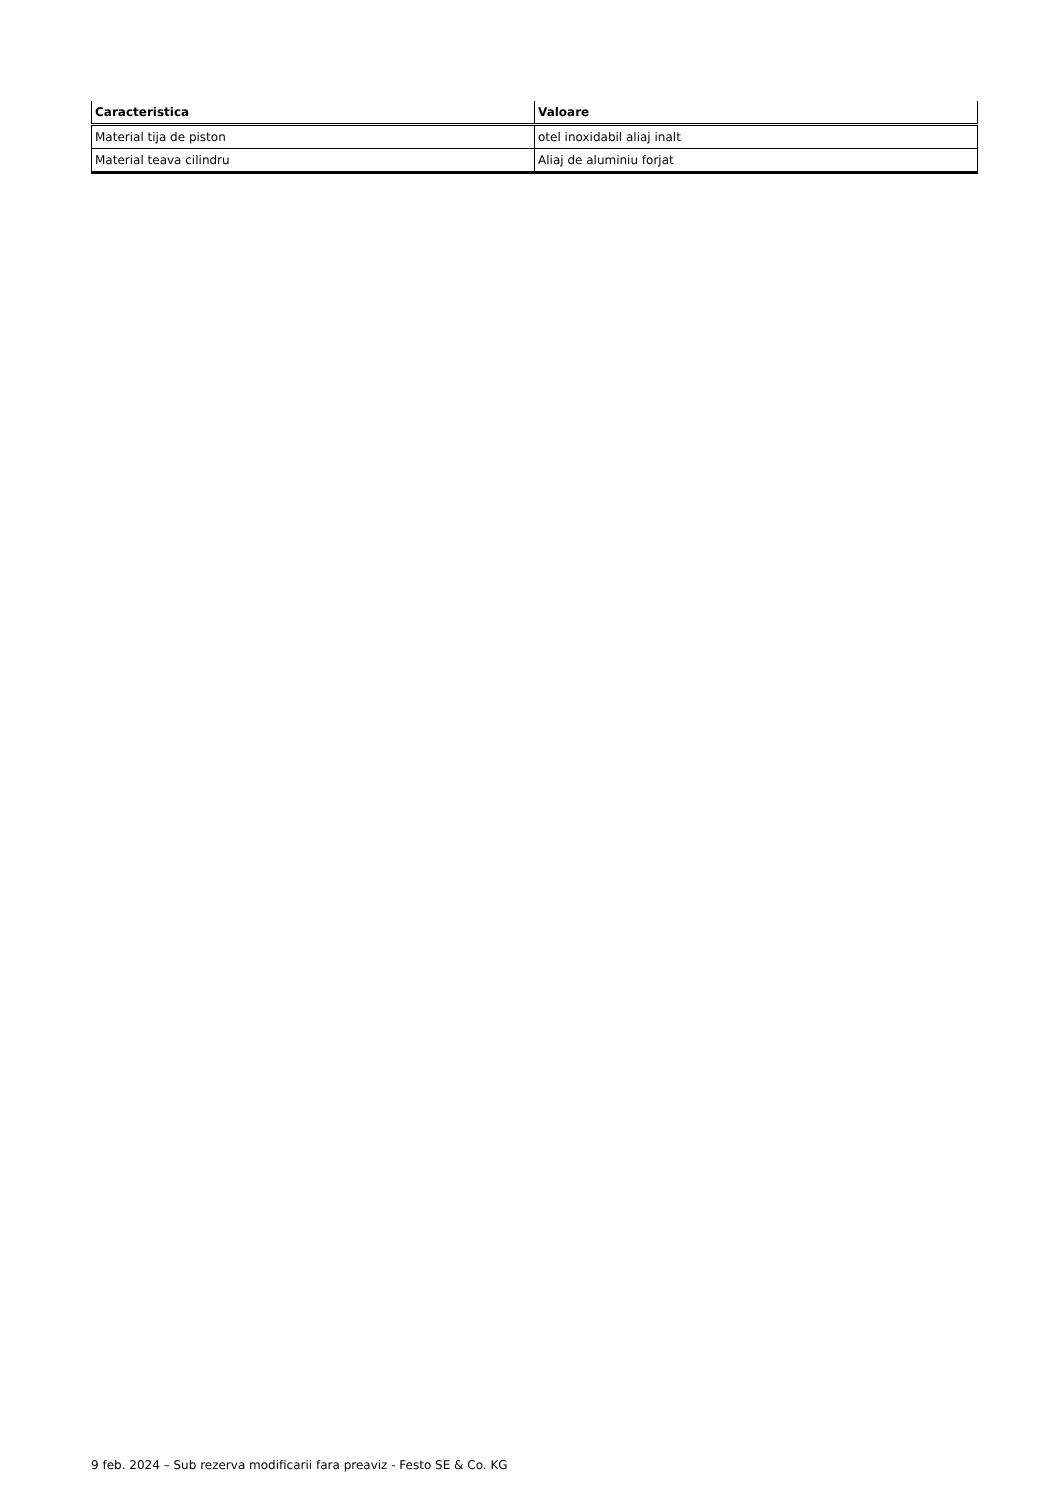| Caracteristica | Valoare |
| --- | --- |
| Material tija de piston | otel inoxidabil aliaj inalt |
| Material teava cilindru | Aliaj de aluminiu forjat |
9 feb. 2024 – Sub rezerva modificarii fara preaviz - Festo SE & Co. KG